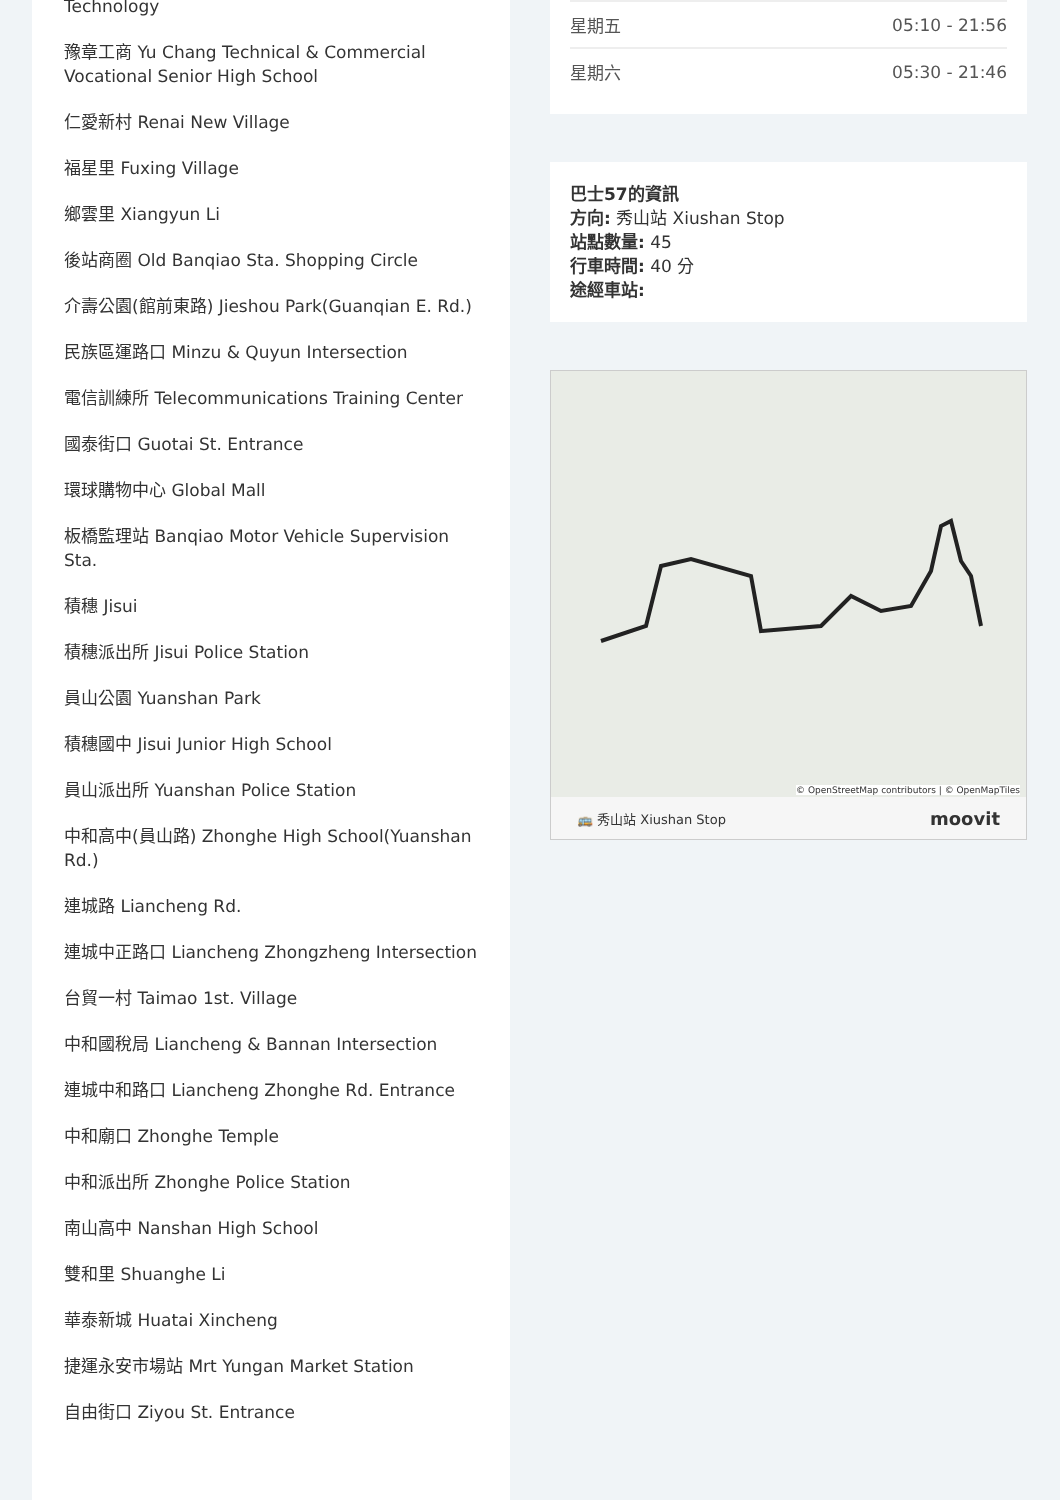Technology
豫章工商 Yu Chang Technical & Commercial Vocational Senior High School
仁愛新村 Renai New Village
福星里 Fuxing Village
鄉雲里 Xiangyun Li
後站商圈 Old Banqiao Sta. Shopping Circle
介壽公園(館前東路) Jieshou Park(Guanqian E. Rd.)
民族區運路口 Minzu & Quyun Intersection
電信訓練所 Telecommunications Training Center
國泰街口 Guotai St. Entrance
環球購物中心 Global Mall
板橋監理站 Banqiao Motor Vehicle Supervision Sta.
積穗 Jisui
積穗派出所 Jisui Police Station
員山公園 Yuanshan Park
積穗國中 Jisui Junior High School
員山派出所 Yuanshan Police Station
中和高中(員山路) Zhonghe High School(Yuanshan Rd.)
連城路 Liancheng Rd.
連城中正路口 Liancheng Zhongzheng Intersection
台貿一村 Taimao 1st. Village
中和國稅局 Liancheng & Bannan Intersection
連城中和路口 Liancheng Zhonghe Rd. Entrance
中和廟口 Zhonghe Temple
中和派出所 Zhonghe Police Station
南山高中 Nanshan High School
雙和里 Shuanghe Li
華泰新城 Huatai Xincheng
捷運永安市場站 Mrt Yungan Market Station
自由街口 Ziyou St. Entrance
| 星期五 | 05:10 - 21:56 |
| 星期六 | 05:30 - 21:46 |
巴士57的資訊
方向: 秀山站 Xiushan Stop
站點數量: 45
行車時間: 40 分
途經車站:
© OpenStreetMap contributors | © OpenMapTiles
🚌 秀山站 Xiushan Stop moovit